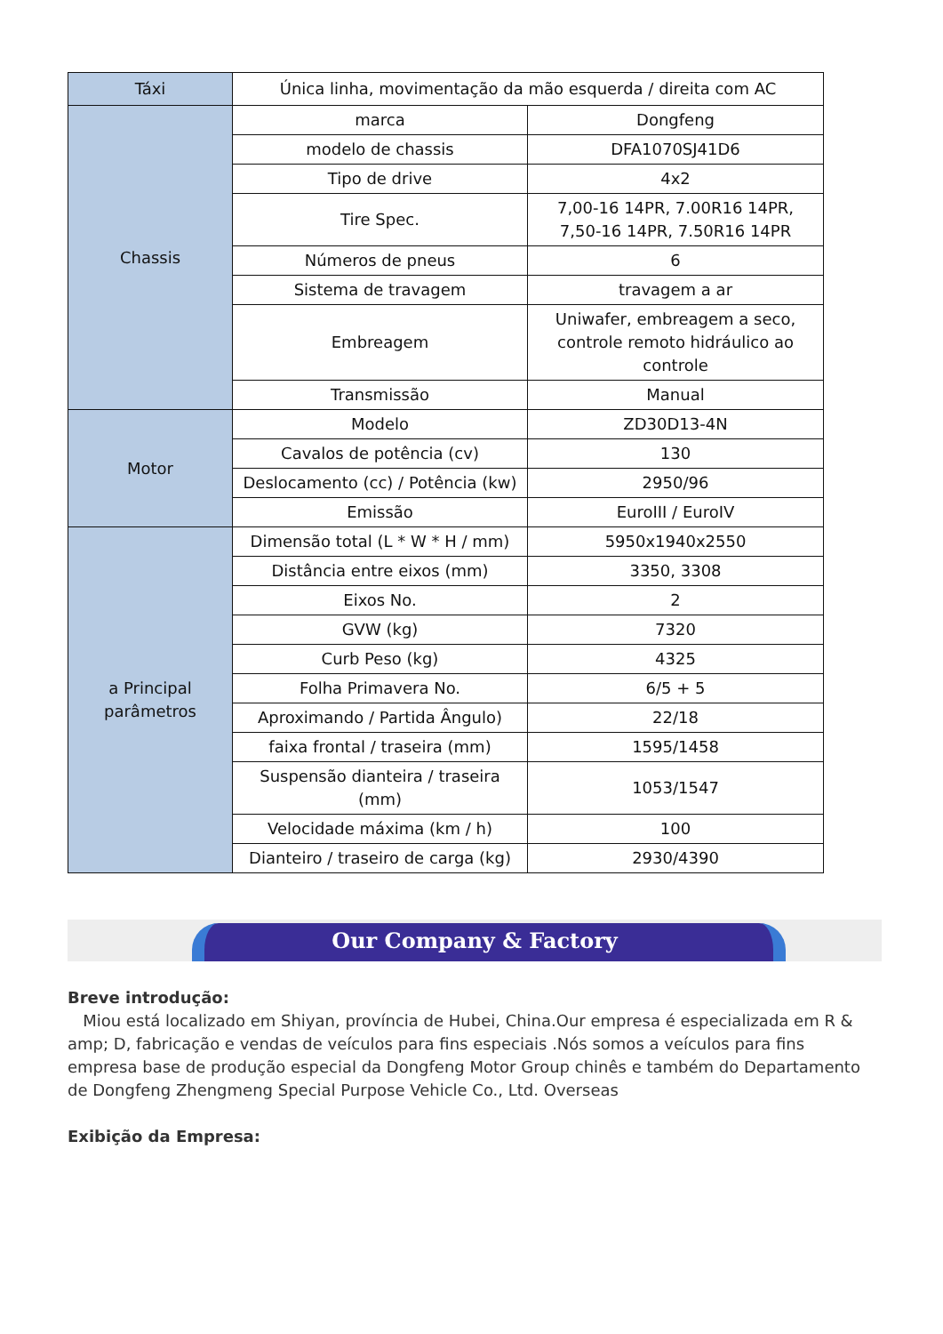| Táxi | Única linha, movimentação da mão esquerda / direita com AC | |
| Chassis | marca | Dongfeng |
| | modelo de chassis | DFA1070SJ41D6 |
| | Tipo de drive | 4x2 |
| | Tire Spec. | 7,00-16 14PR, 7.00R16 14PR, 7,50-16 14PR, 7.50R16 14PR |
| | Números de pneus | 6 |
| | Sistema de travagem | travagem a ar |
| | Embreagem | Uniwafer, embreagem a seco, controle remoto hidráulico ao controle |
| | Transmissão | Manual |
| Motor | Modelo | ZD30D13-4N |
| | Cavalos de potência (cv) | 130 |
| | Deslocamento (cc) / Potência (kw) | 2950/96 |
| | Emissão | EuroIII / EuroIV |
| a Principal parâmetros | Dimensão total (L * W * H / mm) | 5950x1940x2550 |
| | Distância entre eixos (mm) | 3350, 3308 |
| | Eixos No. | 2 |
| | GVW (kg) | 7320 |
| | Curb Peso (kg) | 4325 |
| | Folha Primavera No. | 6/5 + 5 |
| | Aproximando / Partida Ângulo) | 22/18 |
| | faixa frontal / traseira (mm) | 1595/1458 |
| | Suspensão dianteira / traseira (mm) | 1053/1547 |
| | Velocidade máxima (km / h) | 100 |
| | Dianteiro / traseiro de carga (kg) | 2930/4390 |
Our Company & Factory
Breve introdução:
Miou está localizado em Shiyan, província de Hubei, China.Our empresa é especializada em R & amp; D, fabricação e vendas de veículos para fins especiais .Nós somos a veículos para fins empresa base de produção especial da Dongfeng Motor Group chinês e também do Departamento de Dongfeng Zhengmeng Special Purpose Vehicle Co., Ltd. Overseas
Exibição da Empresa: